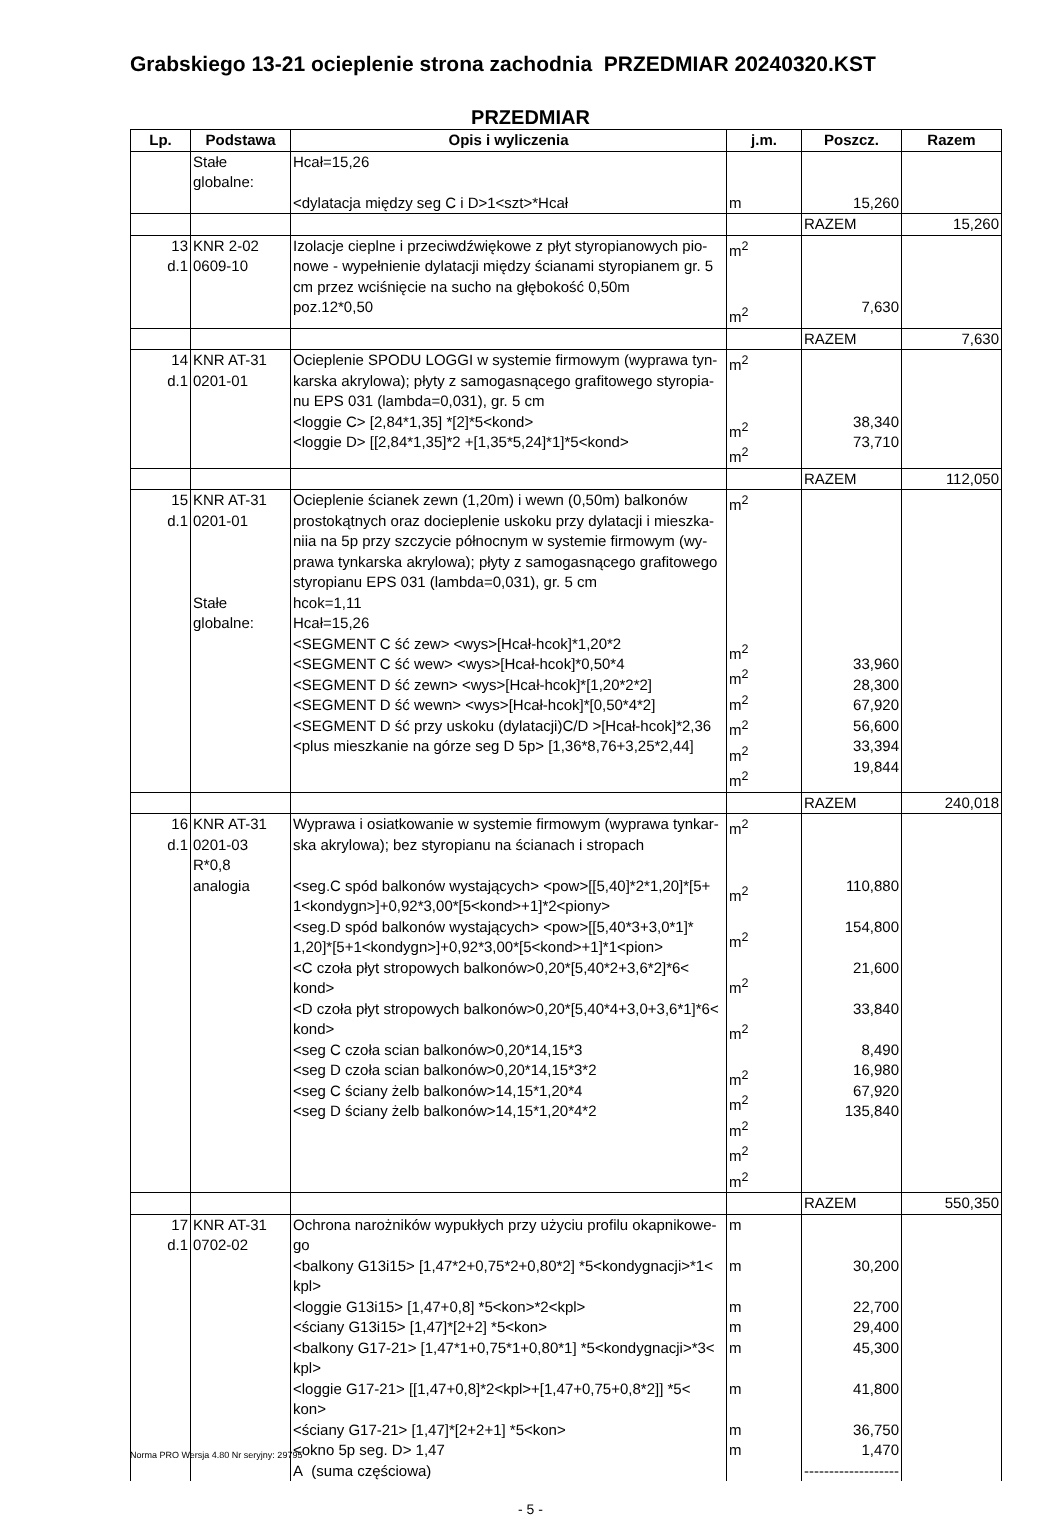Grabskiego 13-21 ocieplenie strona zachodnia PRZEDMIAR 20240320.KST
PRZEDMIAR
| Lp. | Podstawa | Opis i wyliczenia | j.m. | Poszcz. | Razem |
| --- | --- | --- | --- | --- | --- |
| | Stałe globalne: | Hcał=15,26 <dylatacja między seg C i D>1<szt>*Hcał | m | 15,260 | |
| | | | | RAZEM | 15,260 |
| 13 d.1 | KNR 2-02 0609-10 | Izolacje cieplne i przeciwdźwiękowe z płyt styropianowych pio-nowe - wypełnienie dylatacji między ścianami styropianem gr. 5 cm przez wciśnięcie na sucho na głębokość 0,50m poz.12*0,50 | m<sup>2</sup> m<sup>2</sup> | 7,630 | |
| | | | | RAZEM | 7,630 |
| 14 d.1 | KNR AT-31 0201-01 | Ocieplenie SPODU LOGGI w systemie firmowym (wyprawa tyn-karska akrylowa); płyty z samogasnącego grafitowego styropia-nu EPS 031 (lambda=0,031), gr. 5 cm <loggie C> [2,84*1,35] *[2]*5<kond> <loggie D> [[2,84*1,35]*2 +[1,35*5,24]*1]*5<kond> | m<sup>2</sup> m<sup>2</sup> m<sup>2</sup> | 38,340 73,710 | |
| | | | | RAZEM | 112,050 |
| 15 d.1 | KNR AT-31 0201-01 Stałe globalne: | Ocieplenie ścianek zewn (1,20m) i wewn (0,50m) balkonów prostokątnych oraz docieplenie uskoku przy dylatacji i mieszka-niia na 5p przy szczycie północnym w systemie firmowym (wy-prawa tynkarska akrylowa); płyty z samogasnącego grafitowego styropianu EPS 031 (lambda=0,031), gr. 5 cm hcok=1,11 Hcał=15,26 <SEGMENT C ść zew> <wys>[Hcał-hcok]*1,20*2 <SEGMENT C ść wew> <wys>[Hcał-hcok]*0,50*4 <SEGMENT D ść zewn> <wys>[Hcał-hcok]*[1,20*2*2] <SEGMENT D ść wewn> <wys>[Hcał-hcok]*[0,50*4*2] <SEGMENT D ść przy uskoku (dylatacji)C/D >[Hcał-hcok]*2,36 <plus mieszkanie na górze seg D 5p> [1,36*8,76+3,25*2,44] | m<sup>2</sup> m<sup>2</sup> m<sup>2</sup> m<sup>2</sup> m<sup>2</sup> m<sup>2</sup> m<sup>2</sup> | 33,960 28,300 67,920 56,600 33,394 19,844 | |
| | | | | RAZEM | 240,018 |
| 16 d.1 | KNR AT-31 0201-03 R*0,8 analogia | Wyprawa i osiatkowanie w systemie firmowym (wyprawa tynkar-ska akrylowa); bez styropianu na ścianach i stropach <seg.C spód balkonów wystających> <pow>[[5,40]*2*1,20]*[5+ 1<kondygn>]+0,92*3,00*[5<kond>+1]*2<piony> <seg.D spód balkonów wystających> <pow>[[5,40*3+3,0*1]* 1,20]*[5+1<kondygn>]+0,92*3,00*[5<kond>+1]*1<pion> <C czoła płyt stropowych balkonów>0,20*[5,40*2+3,6*2]*6< kond> <D czoła płyt stropowych balkonów>0,20*[5,40*4+3,0+3,6*1]*6< kond> <seg C czoła scian balkonów>0,20*14,15*3 <seg D czoła scian balkonów>0,20*14,15*3*2 <seg C ściany żelb balkonów>14,15*1,20*4 <seg D ściany żelb balkonów>14,15*1,20*4*2 | m<sup>2</sup> m<sup>2</sup> m<sup>2</sup> m<sup>2</sup> m<sup>2</sup> m<sup>2</sup> m<sup>2</sup> m<sup>2</sup> m<sup>2</sup> m<sup>2</sup> | 110,880 154,800 21,600 33,840 8,490 16,980 67,920 135,840 | |
| | | | | RAZEM | 550,350 |
| 17 d.1 | KNR AT-31 0702-02 | Ochrona narożników wypukłych przy użyciu profilu okapnikowe-go <balkony G13i15> [1,47*2+0,75*2+0,80*2] *5<kondygnacji>*1< kpl> <loggie G13i15> [1,47+0,8] *5<kon>*2<kpl> <ściany G13i15> [1,47]*[2+2] *5<kon> <balkony G17-21> [1,47*1+0,75*1+0,80*1] *5<kondygnacji>*3< kpl> <loggie G17-21> [[1,47+0,8]*2<kpl>+[1,47+0,75+0,8*2]] *5< kon> <ściany G17-21> [1,47]*[2+2+1] *5<kon> <okno 5p seg. D> 1,47 A (suma częściowa) | m m m m m m m m | 30,200 22,700 29,400 45,300 41,800 36,750 1,470 ------------------- | |
- 5 -
Norma PRO Wersja 4.80 Nr seryjny: 29795